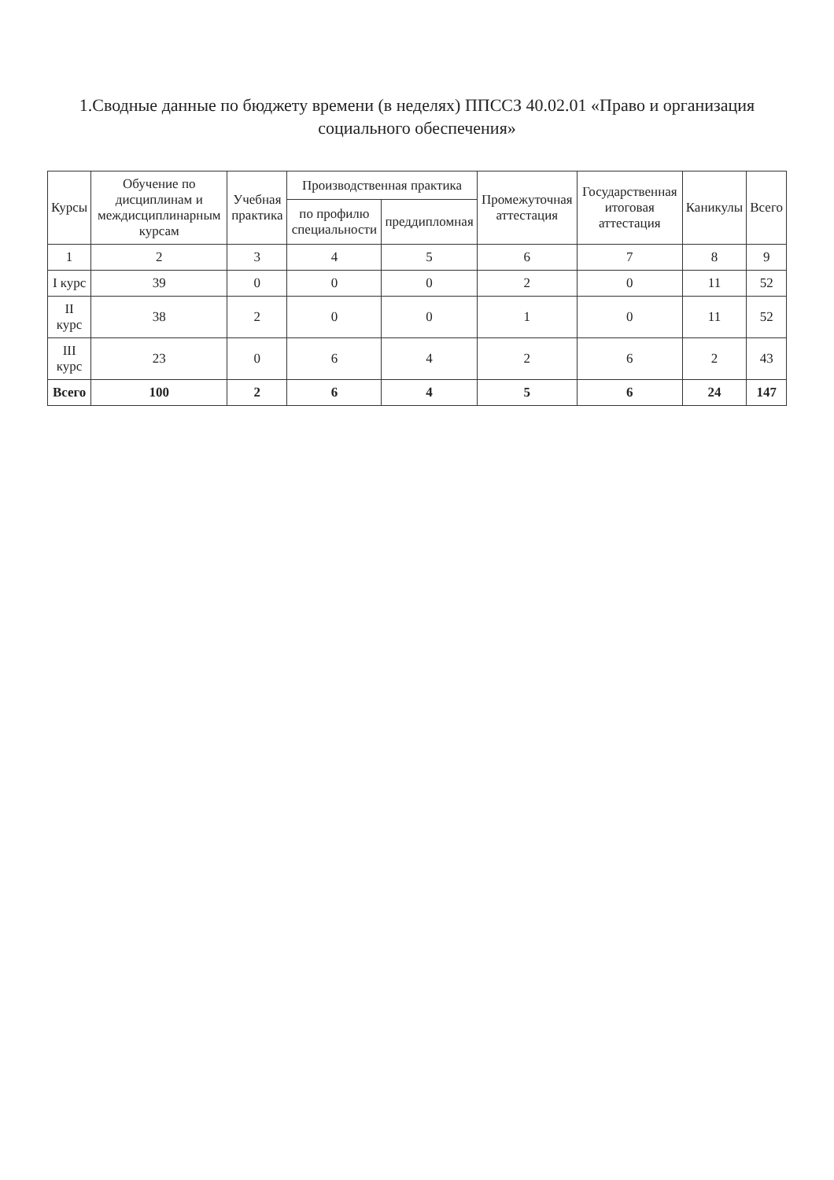1.Сводные данные по бюджету времени (в неделях) ППССЗ 40.02.01 «Право и организация социального обеспечения»
| Курсы | Обучение по дисциплинам и междисциплинарным курсам | Учебная практика | Производственная практика | | Промежуточная аттестация | Государственная итоговая аттестация | Каникулы | Всего |
| --- | --- | --- | --- | --- | --- | --- | --- | --- |
| | | | по профилю специальности | преддипломная | | | | |
| 1 | 2 | 3 | 4 | 5 | 6 | 7 | 8 | 9 |
| I курс | 39 | 0 | 0 | 0 | 2 | 0 | 11 | 52 |
| II курс | 38 | 2 | 0 | 0 | 1 | 0 | 11 | 52 |
| III курс | 23 | 0 | 6 | 4 | 2 | 6 | 2 | 43 |
| Всего | 100 | 2 | 6 | 4 | 5 | 6 | 24 | 147 |